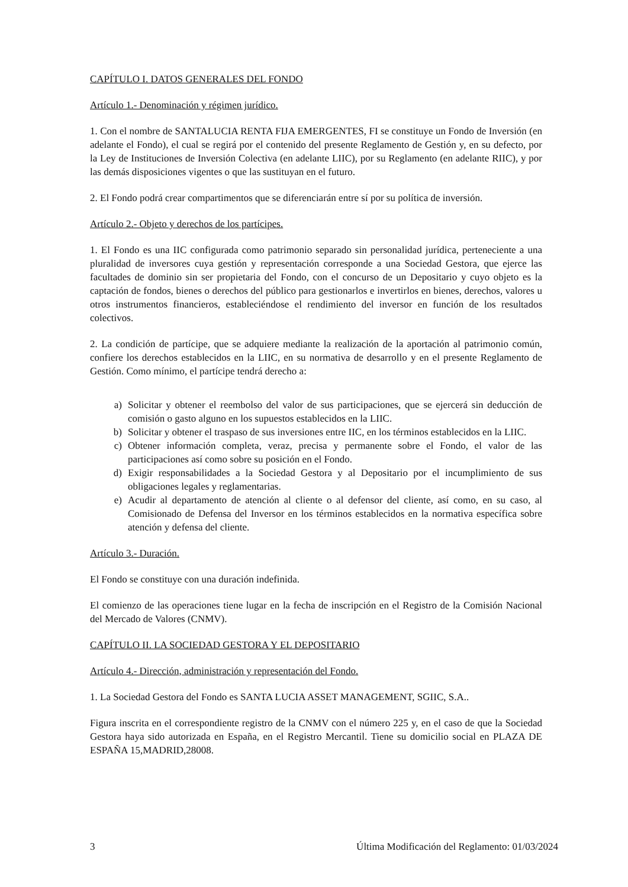CAPÍTULO I. DATOS GENERALES DEL FONDO
Artículo 1.- Denominación y régimen jurídico.
1. Con el nombre de SANTALUCIA RENTA FIJA EMERGENTES, FI se constituye un Fondo de Inversión (en adelante el Fondo), el cual se regirá por el contenido del presente Reglamento de Gestión y, en su defecto, por la Ley de Instituciones de Inversión Colectiva (en adelante LIIC), por su Reglamento (en adelante RIIC), y por las demás disposiciones vigentes o que las sustituyan en el futuro.
2. El Fondo podrá crear compartimentos que se diferenciarán entre sí por su política de inversión.
Artículo 2.- Objeto y derechos de los partícipes.
1. El Fondo es una IIC configurada como patrimonio separado sin personalidad jurídica, perteneciente a una pluralidad de inversores cuya gestión y representación corresponde a una Sociedad Gestora, que ejerce las facultades de dominio sin ser propietaria del Fondo, con el concurso de un Depositario y cuyo objeto es la captación de fondos, bienes o derechos del público para gestionarlos e invertirlos en bienes, derechos, valores u otros instrumentos financieros, estableciéndose el rendimiento del inversor en función de los resultados colectivos.
2. La condición de partícipe, que se adquiere mediante la realización de la aportación al patrimonio común, confiere los derechos establecidos en la LIIC, en su normativa de desarrollo y en el presente Reglamento de Gestión. Como mínimo, el partícipe tendrá derecho a:
a) Solicitar y obtener el reembolso del valor de sus participaciones, que se ejercerá sin deducción de comisión o gasto alguno en los supuestos establecidos en la LIIC.
b) Solicitar y obtener el traspaso de sus inversiones entre IIC, en los términos establecidos en la LIIC.
c) Obtener información completa, veraz, precisa y permanente sobre el Fondo, el valor de las participaciones así como sobre su posición en el Fondo.
d) Exigir responsabilidades a la Sociedad Gestora y al Depositario por el incumplimiento de sus obligaciones legales y reglamentarias.
e) Acudir al departamento de atención al cliente o al defensor del cliente, así como, en su caso, al Comisionado de Defensa del Inversor en los términos establecidos en la normativa específica sobre atención y defensa del cliente.
Artículo 3.- Duración.
El Fondo se constituye con una duración indefinida.
El comienzo de las operaciones tiene lugar en la fecha de inscripción en el Registro de la Comisión Nacional del Mercado de Valores (CNMV).
CAPÍTULO II. LA SOCIEDAD GESTORA Y EL DEPOSITARIO
Artículo 4.- Dirección, administración y representación del Fondo.
1. La Sociedad Gestora del Fondo es SANTA LUCIA ASSET MANAGEMENT, SGIIC, S.A..
Figura inscrita en el correspondiente registro de la CNMV con el número 225 y, en el caso de que la Sociedad Gestora haya sido autorizada en España, en el Registro Mercantil. Tiene su domicilio social en PLAZA DE ESPAÑA 15,MADRID,28008.
3 Última Modificación del Reglamento: 01/03/2024